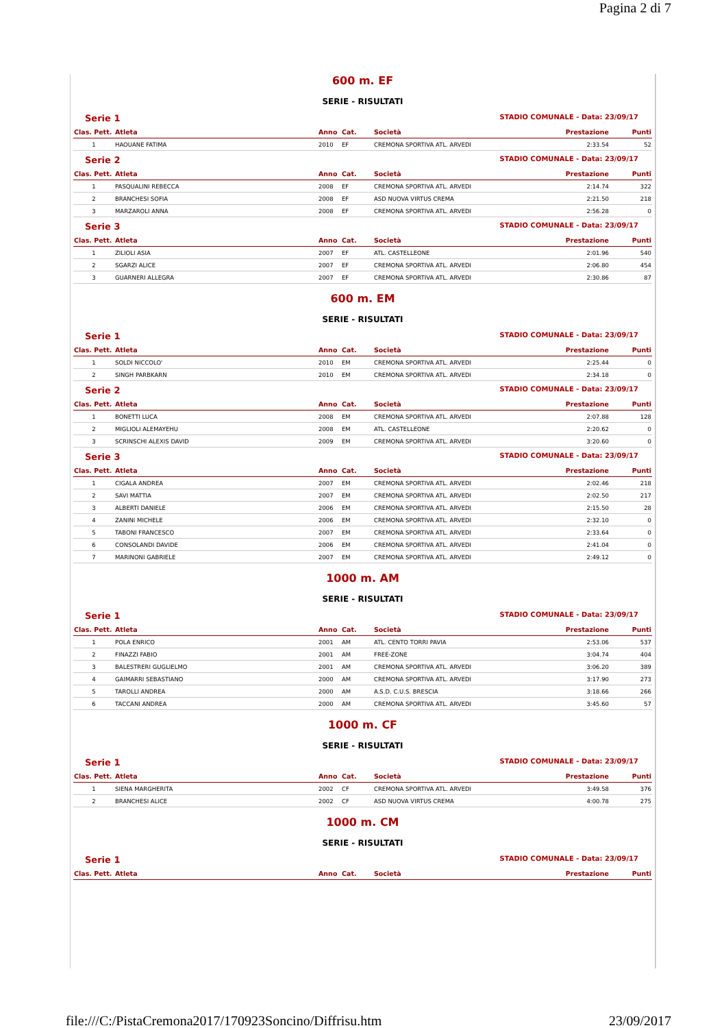Pagina 2 di 7
600 m. EF
SERIE - RISULTATI
Serie 1 STADIO COMUNALE - Data: 23/09/17
| Clas. Pett. | Atleta | Anno | Cat. | Società | Prestazione | Punti |
| --- | --- | --- | --- | --- | --- | --- |
| 1 | HAOUANE FATIMA | 2010 | EF | CREMONA SPORTIVA ATL. ARVEDI | 2:33.54 | 52 |
Serie 2 STADIO COMUNALE - Data: 23/09/17
| Clas. Pett. | Atleta | Anno | Cat. | Società | Prestazione | Punti |
| --- | --- | --- | --- | --- | --- | --- |
| 1 | PASQUALINI REBECCA | 2008 | EF | CREMONA SPORTIVA ATL. ARVEDI | 2:14.74 | 322 |
| 2 | BRANCHESI SOFIA | 2008 | EF | ASD NUOVA VIRTUS CREMA | 2:21.50 | 218 |
| 3 | MARZAROLI ANNA | 2008 | EF | CREMONA SPORTIVA ATL. ARVEDI | 2:56.28 | 0 |
Serie 3 STADIO COMUNALE - Data: 23/09/17
| Clas. Pett. | Atleta | Anno | Cat. | Società | Prestazione | Punti |
| --- | --- | --- | --- | --- | --- | --- |
| 1 | ZILIOLI ASIA | 2007 | EF | ATL. CASTELLEONE | 2:01.96 | 540 |
| 2 | SGARZI ALICE | 2007 | EF | CREMONA SPORTIVA ATL. ARVEDI | 2:06.80 | 454 |
| 3 | GUARNERI ALLEGRA | 2007 | EF | CREMONA SPORTIVA ATL. ARVEDI | 2:30.86 | 87 |
600 m. EM
SERIE - RISULTATI
Serie 1 STADIO COMUNALE - Data: 23/09/17
| Clas. Pett. | Atleta | Anno | Cat. | Società | Prestazione | Punti |
| --- | --- | --- | --- | --- | --- | --- |
| 1 | SOLDI NICCOLO' | 2010 | EM | CREMONA SPORTIVA ATL. ARVEDI | 2:25.44 | 0 |
| 2 | SINGH PARBKARN | 2010 | EM | CREMONA SPORTIVA ATL. ARVEDI | 2:34.18 | 0 |
Serie 2 STADIO COMUNALE - Data: 23/09/17
| Clas. Pett. | Atleta | Anno | Cat. | Società | Prestazione | Punti |
| --- | --- | --- | --- | --- | --- | --- |
| 1 | BONETTI LUCA | 2008 | EM | CREMONA SPORTIVA ATL. ARVEDI | 2:07.88 | 128 |
| 2 | MIGLIOLI ALEMAYEHU | 2008 | EM | ATL. CASTELLEONE | 2:20.62 | 0 |
| 3 | SCRINSCHI ALEXIS DAVID | 2009 | EM | CREMONA SPORTIVA ATL. ARVEDI | 3:20.60 | 0 |
Serie 3 STADIO COMUNALE - Data: 23/09/17
| Clas. Pett. | Atleta | Anno | Cat. | Società | Prestazione | Punti |
| --- | --- | --- | --- | --- | --- | --- |
| 1 | CIGALA ANDREA | 2007 | EM | CREMONA SPORTIVA ATL. ARVEDI | 2:02.46 | 218 |
| 2 | SAVI MATTIA | 2007 | EM | CREMONA SPORTIVA ATL. ARVEDI | 2:02.50 | 217 |
| 3 | ALBERTI DANIELE | 2006 | EM | CREMONA SPORTIVA ATL. ARVEDI | 2:15.50 | 28 |
| 4 | ZANINI MICHELE | 2006 | EM | CREMONA SPORTIVA ATL. ARVEDI | 2:32.10 | 0 |
| 5 | TABONI FRANCESCO | 2007 | EM | CREMONA SPORTIVA ATL. ARVEDI | 2:33.64 | 0 |
| 6 | CONSOLANDI DAVIDE | 2006 | EM | CREMONA SPORTIVA ATL. ARVEDI | 2:41.04 | 0 |
| 7 | MARINONI GABRIELE | 2007 | EM | CREMONA SPORTIVA ATL. ARVEDI | 2:49.12 | 0 |
1000 m. AM
SERIE - RISULTATI
Serie 1 STADIO COMUNALE - Data: 23/09/17
| Clas. Pett. | Atleta | Anno | Cat. | Società | Prestazione | Punti |
| --- | --- | --- | --- | --- | --- | --- |
| 1 | POLA ENRICO | 2001 | AM | ATL. CENTO TORRI PAVIA | 2:53.06 | 537 |
| 2 | FINAZZI FABIO | 2001 | AM | FREE-ZONE | 3:04.74 | 404 |
| 3 | BALESTRERI GUGLIELMO | 2001 | AM | CREMONA SPORTIVA ATL. ARVEDI | 3:06.20 | 389 |
| 4 | GAIMARRI SEBASTIANO | 2000 | AM | CREMONA SPORTIVA ATL. ARVEDI | 3:17.90 | 273 |
| 5 | TAROLLI ANDREA | 2000 | AM | A.S.D. C.U.S. BRESCIA | 3:18.66 | 266 |
| 6 | TACCANI ANDREA | 2000 | AM | CREMONA SPORTIVA ATL. ARVEDI | 3:45.60 | 57 |
1000 m. CF
SERIE - RISULTATI
Serie 1 STADIO COMUNALE - Data: 23/09/17
| Clas. Pett. | Atleta | Anno | Cat. | Società | Prestazione | Punti |
| --- | --- | --- | --- | --- | --- | --- |
| 1 | SIENA MARGHERITA | 2002 | CF | CREMONA SPORTIVA ATL. ARVEDI | 3:49.58 | 376 |
| 2 | BRANCHESI ALICE | 2002 | CF | ASD NUOVA VIRTUS CREMA | 4:00.78 | 275 |
1000 m. CM
SERIE - RISULTATI
Serie 1 STADIO COMUNALE - Data: 23/09/17
| Clas. Pett. | Atleta | Anno | Cat. | Società | Prestazione | Punti |
| --- | --- | --- | --- | --- | --- | --- |
file:///C:/PistaCremona2017/170923Soncino/Diffrisu.htm 23/09/2017